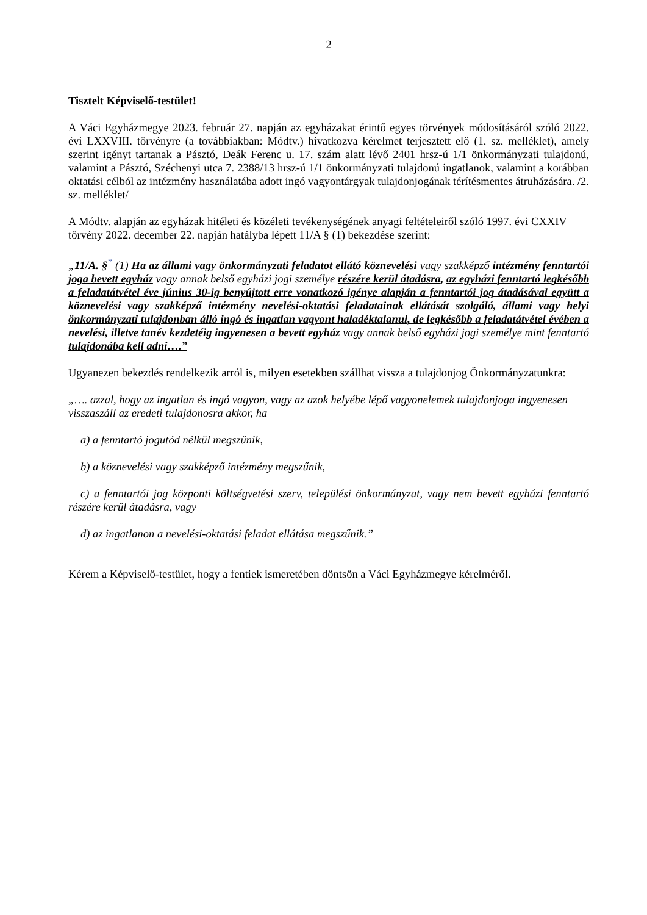2
Tisztelt Képviselő-testület!
A Váci Egyházmegye 2023. február 27. napján az egyházakat érintő egyes törvények módosításáról szóló 2022. évi LXXVIII. törvényre (a továbbiakban: Módtv.) hivatkozva kérelmet terjesztett elő (1. sz. melléklet), amely szerint igényt tartanak a Pásztó, Deák Ferenc u. 17. szám alatt lévő 2401 hrsz-ú 1/1 önkormányzati tulajdonú, valamint a Pásztó, Széchenyi utca 7. 2388/13 hrsz-ú 1/1 önkormányzati tulajdonú ingatlanok, valamint a korábban oktatási célból az intézmény használatába adott ingó vagyontárgyak tulajdonjogának térítésmentes átruházására. /2. sz. melléklet/
A Módtv. alapján az egyházak hitéleti és közéleti tevékenységének anyagi feltételeiről szóló 1997. évi CXXIV törvény 2022. december 22. napján hatályba lépett 11/A § (1) bekezdése szerint:
„11/A. §<sup>*</sup> (1) Ha az állami vagy önkormányzati feladatot ellátó köznevelési vagy szakképző intézmény fenntartói joga bevett egyház vagy annak belső egyházi jogi személye részére kerül átadásra, az egyházi fenntartó legkésőbb a feladatátvétel éve június 30-ig benyújtott erre vonatkozó igénye alapján a fenntartói jog átadásával együtt a köznevelési vagy szakképző intézmény nevelési-oktatási feladatainak ellátását szolgáló, állami vagy helyi önkormányzati tulajdonban álló ingó és ingatlan vagyont haladéktalanul, de legkésőbb a feladatátvétel évében a nevelési, illetve tanév kezdetéig ingyenesen a bevett egyház vagy annak belső egyházi jogi személye mint fenntartó tulajdonába kell adni….”
Ugyanezen bekezdés rendelkezik arról is, milyen esetekben szállhat vissza a tulajdonjog Önkormányzatunkra:
„…. azzal, hogy az ingatlan és ingó vagyon, vagy az azok helyébe lépő vagyonelemek tulajdonjoga ingyenesen visszaszáll az eredeti tulajdonosra akkor, ha
a) a fenntartó jogutód nélkül megszűnik,
b) a köznevelési vagy szakképző intézmény megszűnik,
c) a fenntartói jog központi költségvetési szerv, települési önkormányzat, vagy nem bevett egyházi fenntartó részére kerül átadásra, vagy
d) az ingatlanon a nevelési-oktatási feladat ellátása megszűnik.”
Kérem a Képviselő-testület, hogy a fentiek ismeretében döntsön a Váci Egyházmegye kérelméről.